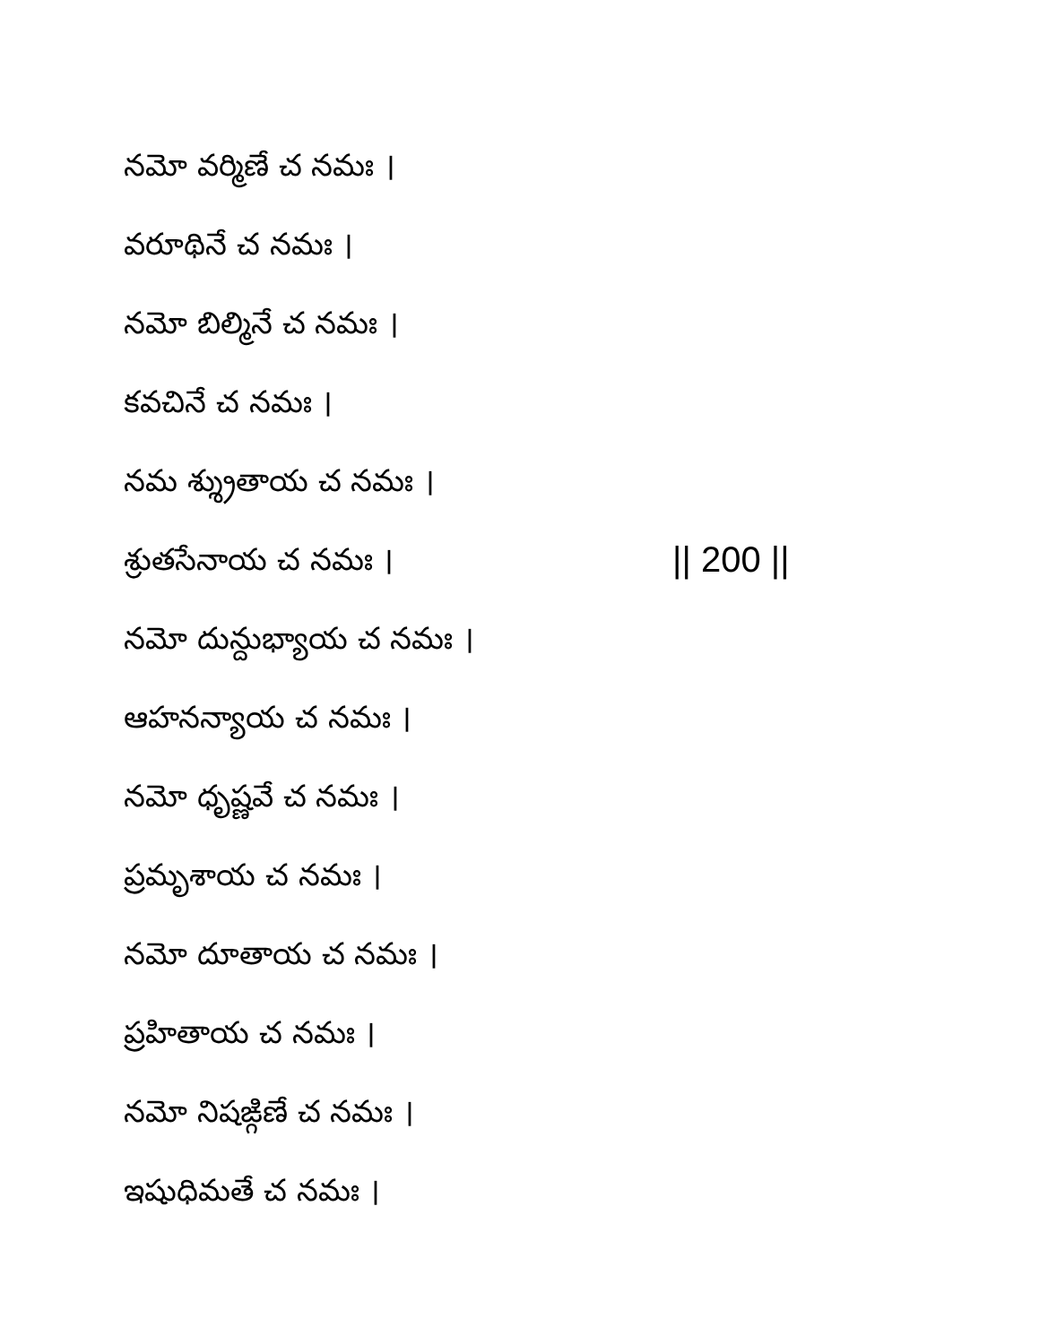నమో వర్మిణే చ నమః ।
వరూథినే చ నమః ।
నమో బిల్మినే చ నమః ।
కవచినే చ నమః ।
నమ శ్శ్రుతాయ చ నమః ।
శ్రుతసేనాయ చ నమః । || 200 ||
నమో దున్దుభ్యాయ చ నమః ।
ఆహనన్యాయ చ నమః ।
నమో ధృష్ణవే చ నమః ।
ప్రమృశాయ చ నమః ।
నమో దూతాయ చ నమః ।
ప్రహితాయ చ నమః ।
నమో నిషఙ్గిణే చ నమః ।
ఇషుధిమతే చ నమః ।